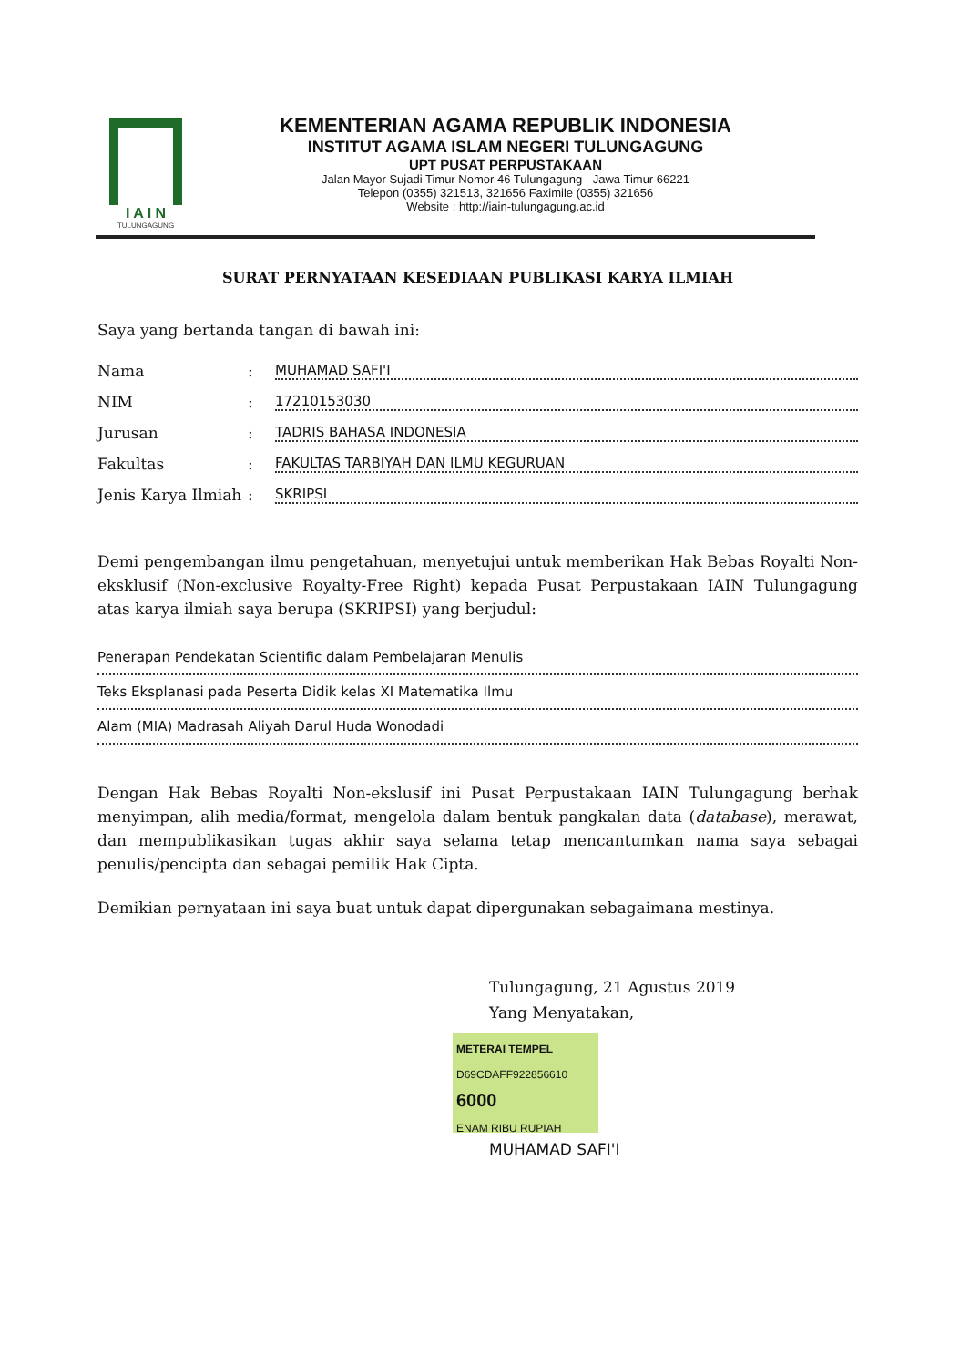I A I N
TULUNGAGUNG
KEMENTERIAN AGAMA REPUBLIK INDONESIA
INSTITUT AGAMA ISLAM NEGERI TULUNGAGUNG
UPT PUSAT PERPUSTAKAAN
Jalan Mayor Sujadi Timur Nomor 46 Tulungagung - Jawa Timur 66221
Telepon (0355) 321513, 321656 Faximile (0355) 321656
Website : http://iain-tulungagung.ac.id
SURAT PERNYATAAN KESEDIAAN PUBLIKASI KARYA ILMIAH
Saya yang bertanda tangan di bawah ini:
Nama: MUHAMAD SAFI'I
NIM: 17210153030
Jurusan: TADRIS BAHASA INDONESIA
Fakultas: FAKULTAS TARBIYAH DAN ILMU KEGURUAN
Jenis Karya Ilmiah: SKRIPSI
Demi pengembangan ilmu pengetahuan, menyetujui untuk memberikan Hak Bebas Royalti Non-eksklusif (Non-exclusive Royalty-Free Right) kepada Pusat Perpustakaan IAIN Tulungagung atas karya ilmiah saya berupa (SKRIPSI) yang berjudul:
Penerapan Pendekatan Scientific dalam Pembelajaran Menulis
Teks Eksplanasi pada Peserta Didik kelas XI Matematika Ilmu
Alam (MIA) Madrasah Aliyah Darul Huda Wonodadi
Dengan Hak Bebas Royalti Non-ekslusif ini Pusat Perpustakaan IAIN Tulungagung berhak menyimpan, alih media/format, mengelola dalam bentuk pangkalan data (database), merawat, dan mempublikasikan tugas akhir saya selama tetap mencantumkan nama saya sebagai penulis/pencipta dan sebagai pemilik Hak Cipta.
Demikian pernyataan ini saya buat untuk dapat dipergunakan sebagaimana mestinya.
Tulungagung, 21 Agustus 2019
Yang Menyatakan,
METERAI TEMPEL
D69CDAFF922856610
6000
ENAM RIBU RUPIAH
MUHAMAD SAFI'I